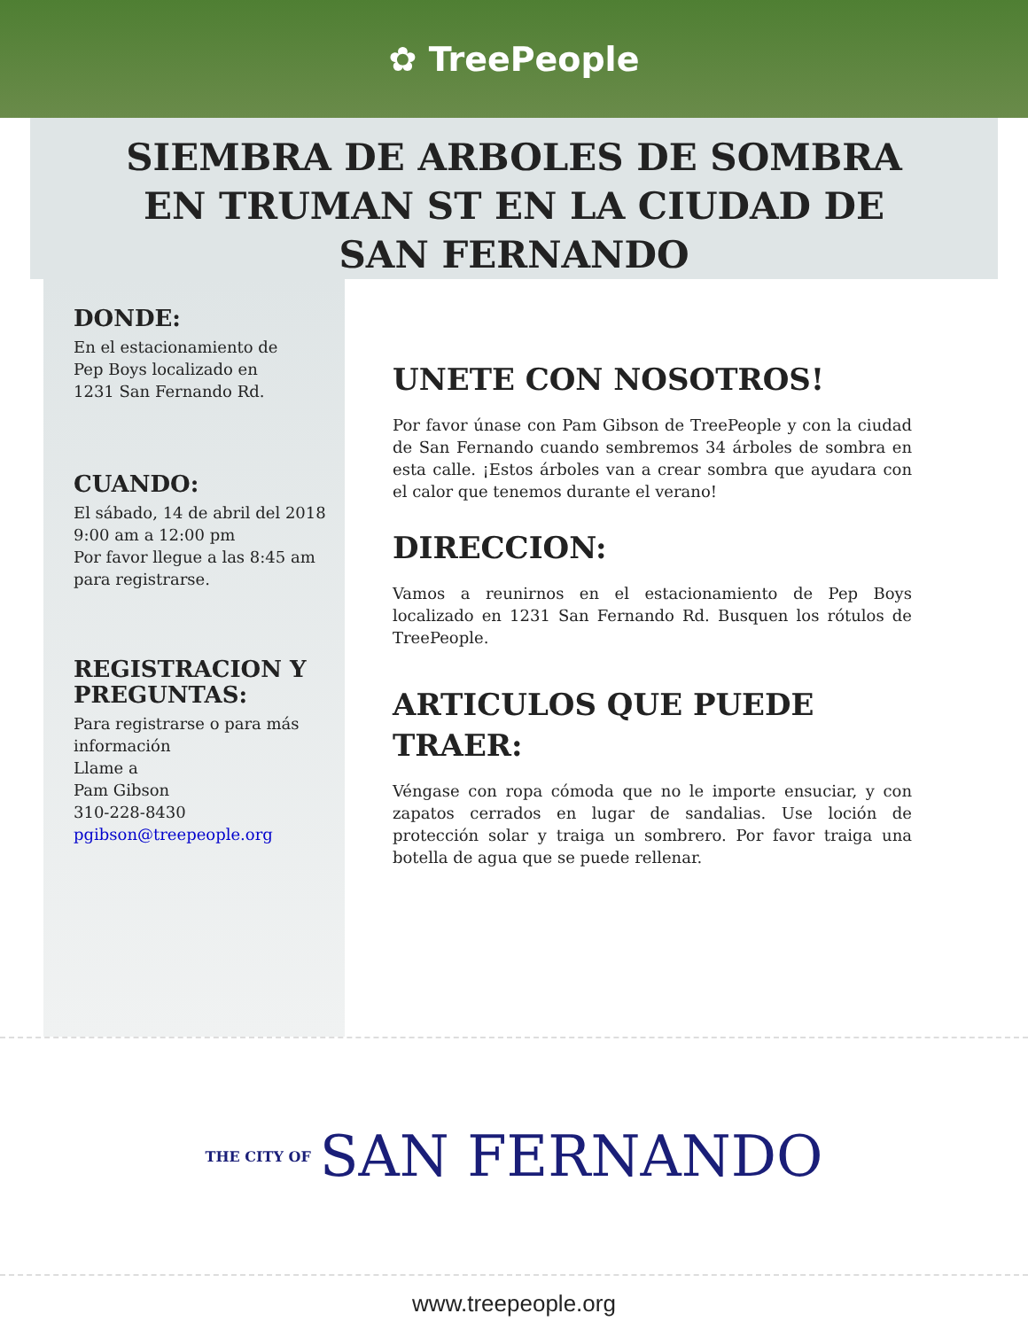✿ TreePeople
SIEMBRA DE ARBOLES DE SOMBRA
EN TRUMAN ST EN LA CIUDAD DE
SAN FERNANDO
DONDE:
En el estacionamiento de
Pep Boys localizado en
1231 San Fernando Rd.
CUANDO:
El sábado, 14 de abril del 2018
9:00 am a 12:00 pm
Por favor llegue a las 8:45 am
para registrarse.
REGISTRACION Y PREGUNTAS:
Para registrarse o para más
información
Llame a
Pam Gibson
310-228-8430
pgibson@treepeople.org
UNETE CON NOSOTROS!
Por favor únase con Pam Gibson de TreePeople y con la ciudad de San Fernando cuando sembremos 34 árboles de sombra en esta calle. ¡Estos árboles van a crear sombra que ayudara con el calor que tenemos durante el verano!
DIRECCION:
Vamos a reunirnos en el estacionamiento de Pep Boys localizado en 1231 San Fernando Rd. Busquen los rótulos de TreePeople.
ARTICULOS QUE PUEDE TRAER:
Véngase con ropa cómoda que no le importe ensuciar, y con zapatos cerrados en lugar de sandalias. Use loción de protección solar y traiga un sombrero. Por favor traiga una botella de agua que se puede rellenar.
THE CITY OF SAN FERNANDO
www.treepeople.org